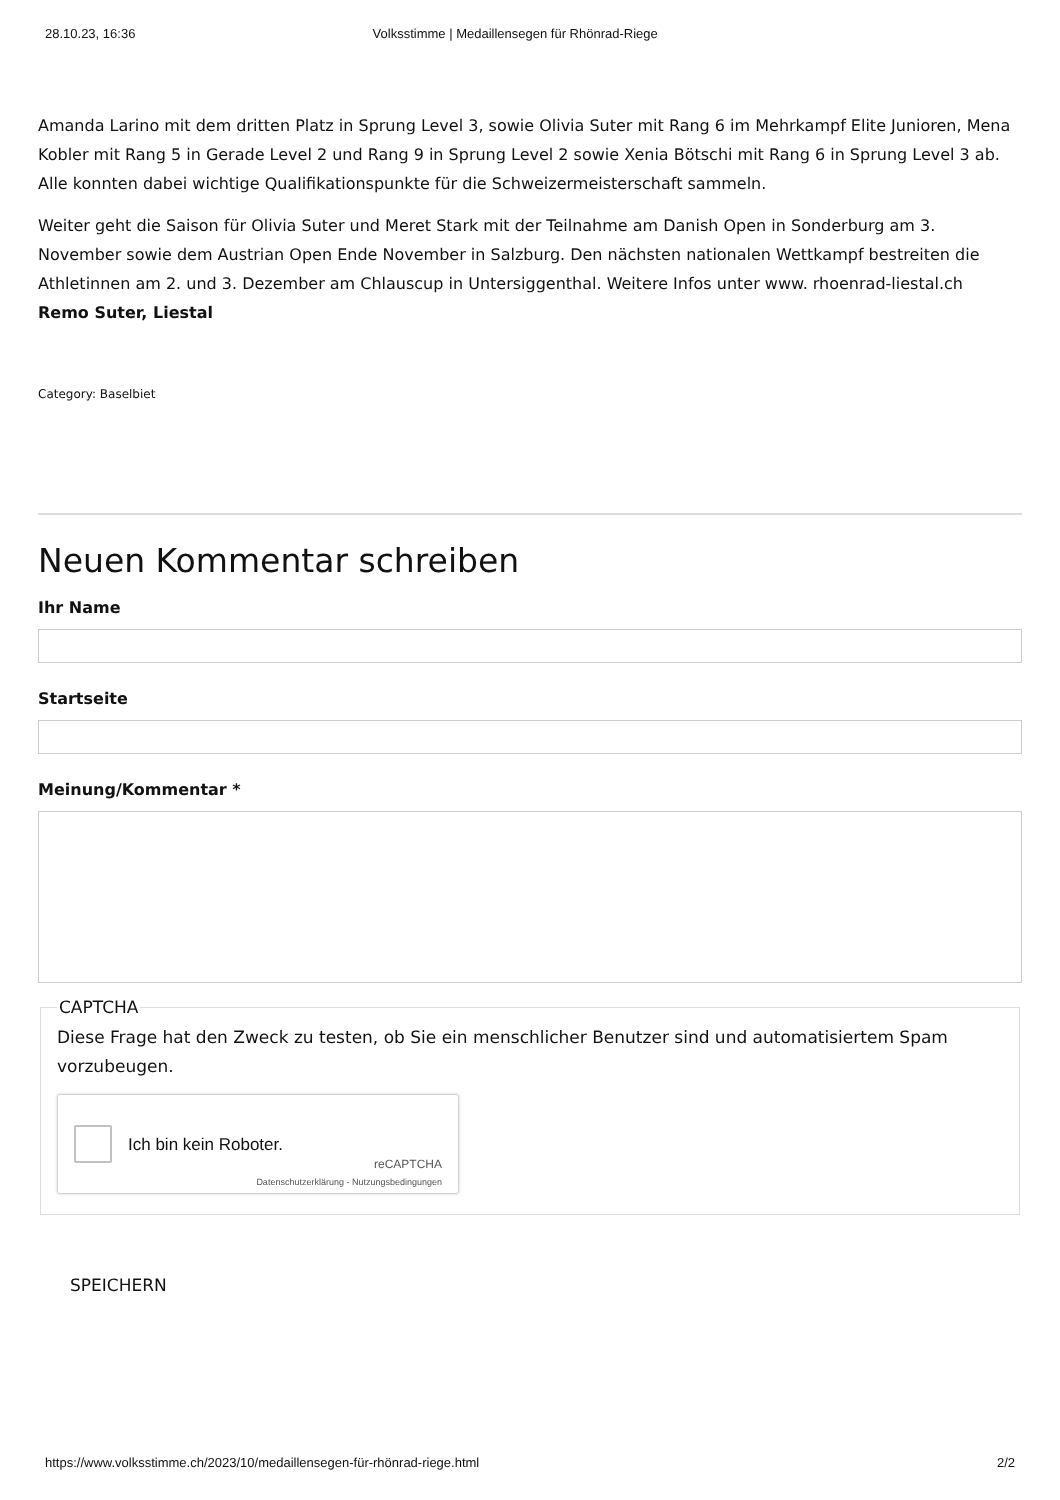28.10.23, 16:36 Volksstimme | Medaillensegen für Rhönrad-Riege
Amanda Larino mit dem dritten Platz in Sprung Level 3, sowie Olivia Suter mit Rang 6 im Mehrkampf Elite Junioren, Mena Kobler mit Rang 5 in Gerade Level 2 und Rang 9 in Sprung Level 2 sowie Xenia Bötschi mit Rang 6 in Sprung Level 3 ab. Alle konnten dabei wichtige Qualifikationspunkte für die Schweizermeisterschaft sammeln.
Weiter geht die Saison für Olivia Suter und Meret Stark mit der Teilnahme am Danish Open in Sonderburg am 3. November sowie dem Austrian Open Ende November in Salzburg. Den nächsten nationalen Wettkampf bestreiten die Athletinnen am 2. und 3. Dezember am Chlauscup in Untersiggenthal. Weitere Infos unter www. rhoenrad-liestal.ch
Remo Suter, Liestal
Category: Baselbiet
Neuen Kommentar schreiben
Ihr Name
Startseite
Meinung/Kommentar *
CAPTCHA
Diese Frage hat den Zweck zu testen, ob Sie ein menschlicher Benutzer sind und automatisiertem Spam vorzubeugen.
Ich bin kein Roboter.
reCAPTCHA
Datenschutzerklärung - Nutzungsbedingungen
SPEICHERN
https://www.volksstimme.ch/2023/10/medaillensegen-für-rhönrad-riege.html 2/2